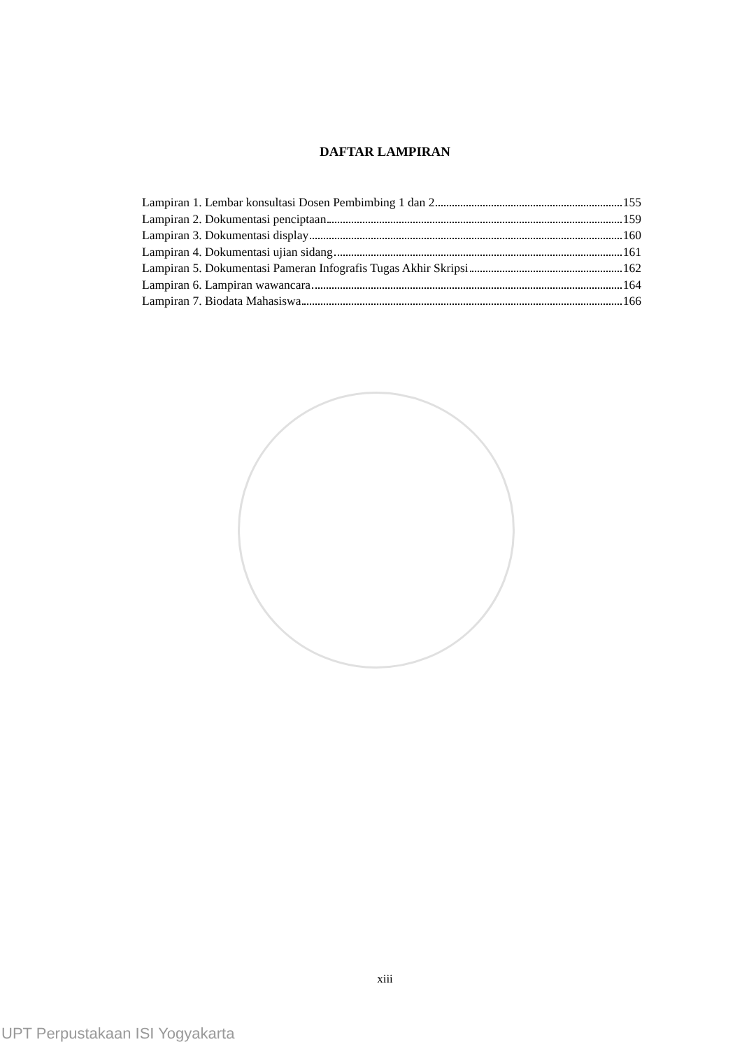DAFTAR LAMPIRAN
Lampiran 1. Lembar konsultasi Dosen Pembimbing 1 dan 2 155
Lampiran 2. Dokumentasi penciptaan 159
Lampiran 3. Dokumentasi display 160
Lampiran 4. Dokumentasi ujian sidang 161
Lampiran 5. Dokumentasi Pameran Infografis Tugas Akhir Skripsi 162
Lampiran 6. Lampiran wawancara 164
Lampiran 7. Biodata Mahasiswa 166
xiii
UPT Perpustakaan ISI Yogyakarta